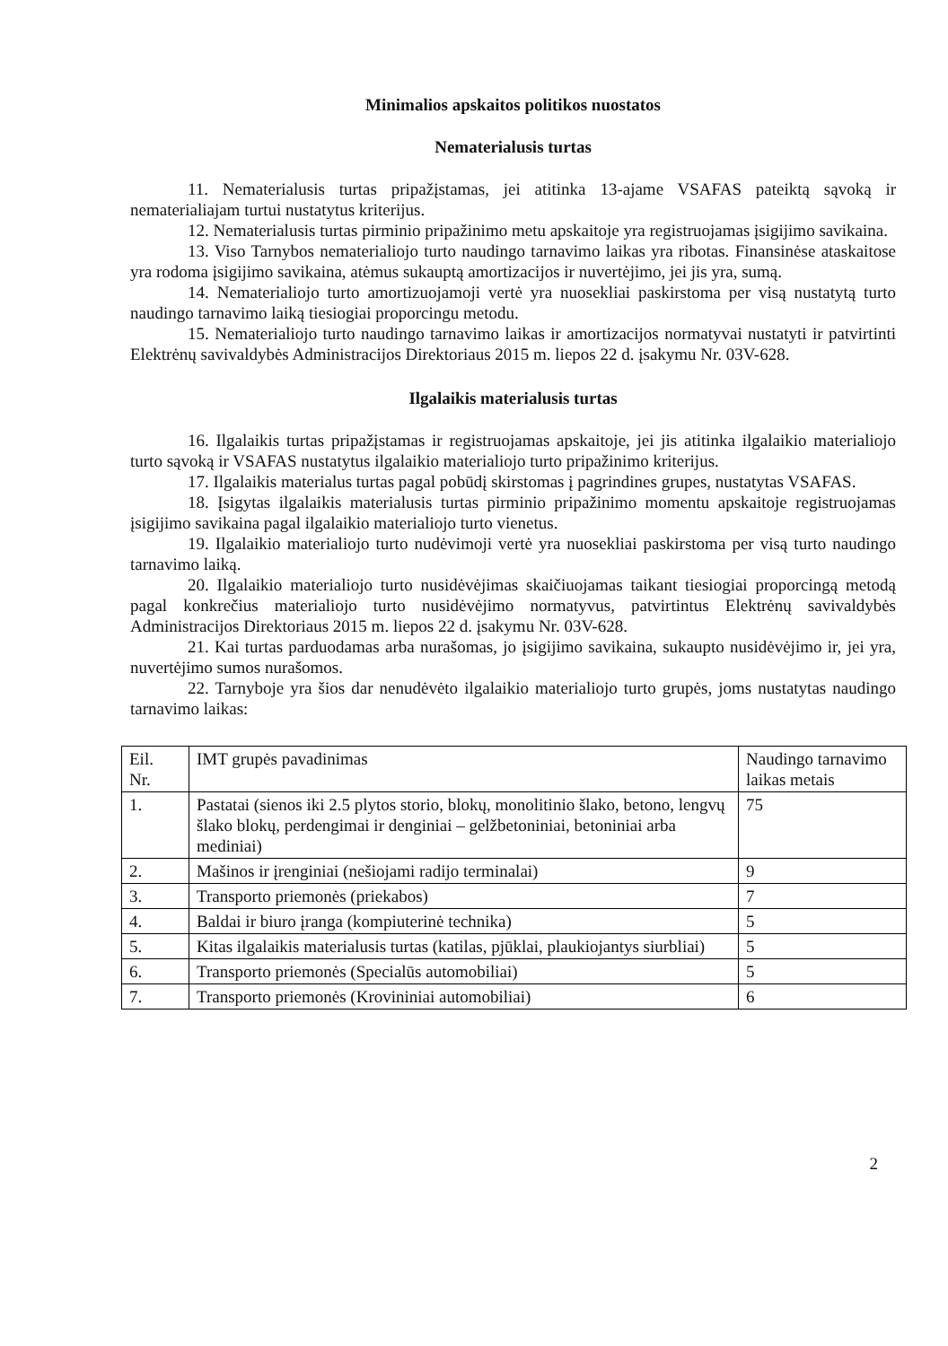Minimalios apskaitos politikos nuostatos
Nematerialusis turtas
11. Nematerialusis turtas pripažįstamas, jei atitinka 13-ajame VSAFAS pateiktą sąvoką ir nematerialiajam turtui nustatytus kriterijus.
12. Nematerialusis turtas pirminio pripažinimo metu apskaitoje yra registruojamas įsigijimo savikaina.
13. Viso Tarnybos nematerialiojo turto naudingo tarnavimo laikas yra ribotas. Finansinėse ataskaitose yra rodoma įsigijimo savikaina, atėmus sukauptą amortizacijos ir nuvertėjimo, jei jis yra, sumą.
14. Nematerialiojo turto amortizuojamoji vertė yra nuosekliai paskirstoma per visą nustatytą turto naudingo tarnavimo laiką tiesiogiai proporcingu metodu.
15. Nematerialiojo turto naudingo tarnavimo laikas ir amortizacijos normatyvai nustatyti ir patvirtinti Elektrėnų savivaldybės Administracijos Direktoriaus 2015 m. liepos 22 d. įsakymu Nr. 03V-628.
Ilgalaikis materialusis turtas
16. Ilgalaikis turtas pripažįstamas ir registruojamas apskaitoje, jei jis atitinka ilgalaikio materialiojo turto sąvoką ir VSAFAS nustatytus ilgalaikio materialiojo turto pripažinimo kriterijus.
17. Ilgalaikis materialus turtas pagal pobūdį skirstomas į pagrindines grupes, nustatytas VSAFAS.
18. Įsigytas ilgalaikis materialusis turtas pirminio pripažinimo momentu apskaitoje registruojamas įsigijimo savikaina pagal ilgalaikio materialiojo turto vienetus.
19. Ilgalaikio materialiojo turto nudėvimoji vertė yra nuosekliai paskirstoma per visą turto naudingo tarnavimo laiką.
20. Ilgalaikio materialiojo turto nusidėvėjimas skaičiuojamas taikant tiesiogiai proporcingą metodą pagal konkrečius materialiojo turto nusidėvėjimo normatyvus, patvirtintus Elektrėnų savivaldybės Administracijos Direktoriaus 2015 m. liepos 22 d. įsakymu Nr. 03V-628.
21. Kai turtas parduodamas arba nurašomas, jo įsigijimo savikaina, sukaupto nusidėvėjimo ir, jei yra, nuvertėjimo sumos nurašomos.
22. Tarnyboje yra šios dar nenudėvėto ilgalaikio materialiojo turto grupės, joms nustatytas naudingo tarnavimo laikas:
| Eil. Nr. | IMT grupės pavadinimas | Naudingo tarnavimo laikas metais |
| 1. | Pastatai (sienos iki 2.5 plytos storio, blokų, monolitinio šlako, betono, lengvų šlako blokų, perdengimai ir denginiai – gelžbetoniniai, betoniniai arba mediniai) | 75 |
| 2. | Mašinos ir įrenginiai (nešiojami radijo terminalai) | 9 |
| 3. | Transporto priemonės (priekabos) | 7 |
| 4. | Baldai ir biuro įranga (kompiuterinė technika) | 5 |
| 5. | Kitas ilgalaikis materialusis turtas (katilas, pjūklai, plaukiojantys siurbliai) | 5 |
| 6. | Transporto priemonės (Specialūs automobiliai) | 5 |
| 7. | Transporto priemonės (Krovininiai automobiliai) | 6 |
2